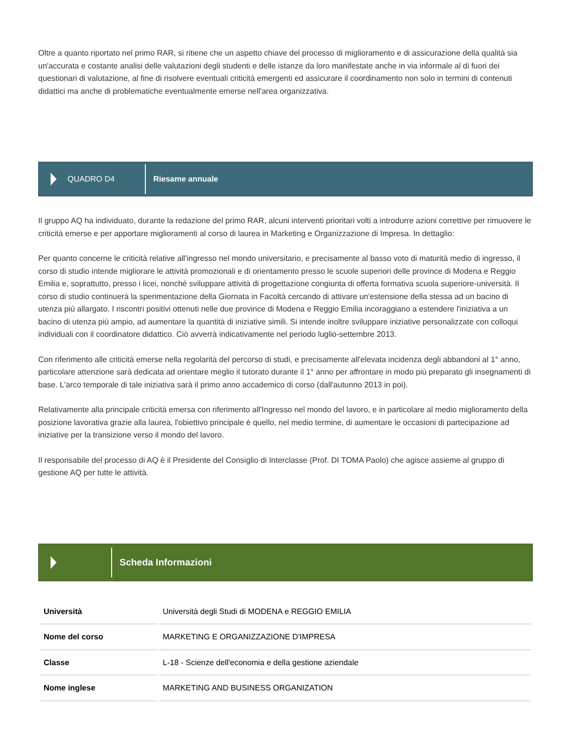Oltre a quanto riportato nel primo RAR, si ritiene che un aspetto chiave del processo di miglioramento e di assicurazione della qualità sia un'accurata e costante analisi delle valutazioni degli studenti e delle istanze da loro manifestate anche in via informale al di fuori dei questionari di valutazione, al fine di risolvere eventuali criticità emergenti ed assicurare il coordinamento non solo in termini di contenuti didattici ma anche di problematiche eventualmente emerse nell'area organizzativa.
QUADRO D4 Riesame annuale
Il gruppo AQ ha individuato, durante la redazione del primo RAR, alcuni interventi prioritari volti a introdurre azioni correttive per rimuovere le criticità emerse e per apportare miglioramenti al corso di laurea in Marketing e Organizzazione di Impresa. In dettaglio:
Per quanto concerne le criticità relative all'ingresso nel mondo universitario, e precisamente al basso voto di maturità medio di ingresso, il corso di studio intende migliorare le attività promozionali e di orientamento presso le scuole superiori delle province di Modena e Reggio Emilia e, soprattutto, presso i licei, nonché sviluppare attività di progettazione congiunta di offerta formativa scuola superiore-università. Il corso di studio continuerà la sperimentazione della Giornata in Facoltà cercando di attivare un'estensione della stessa ad un bacino di utenza più allargato. I riscontri positivi ottenuti nelle due province di Modena e Reggio Emilia incoraggiano a estendere l'iniziativa a un bacino di utenza più ampio, ad aumentare la quantità di iniziative simili. Si intende inoltre sviluppare iniziative personalizzate con colloqui individuali con il coordinatore didattico. Ciò avverrà indicativamente nel periodo luglio-settembre 2013.
Con riferimento alle criticità emerse nella regolarità del percorso di studi, e precisamente all'elevata incidenza degli abbandoni al 1° anno, particolare attenzione sarà dedicata ad orientare meglio il tutorato durante il 1° anno per affrontare in modo più preparato gli insegnamenti di base. L'arco temporale di tale iniziativa sarà il primo anno accademico di corso (dall'autunno 2013 in poi).
Relativamente alla principale criticità emersa con riferimento all'Ingresso nel mondo del lavoro, e in particolare al medio miglioramento della posizione lavorativa grazie alla laurea, l'obiettivo principale è quello, nel medio termine, di aumentare le occasioni di partecipazione ad iniziative per la transizione verso il mondo del lavoro.
Il responsabile del processo di AQ è il Presidente del Consiglio di Interclasse (Prof. DI TOMA Paolo) che agisce assieme al gruppo di gestione AQ per tutte le attività.
Scheda Informazioni
| Università | Università degli Studi di MODENA e REGGIO EMILIA |
| Nome del corso | MARKETING E ORGANIZZAZIONE D'IMPRESA |
| Classe | L-18 - Scienze dell'economia e della gestione aziendale |
| Nome inglese | MARKETING AND BUSINESS ORGANIZATION |